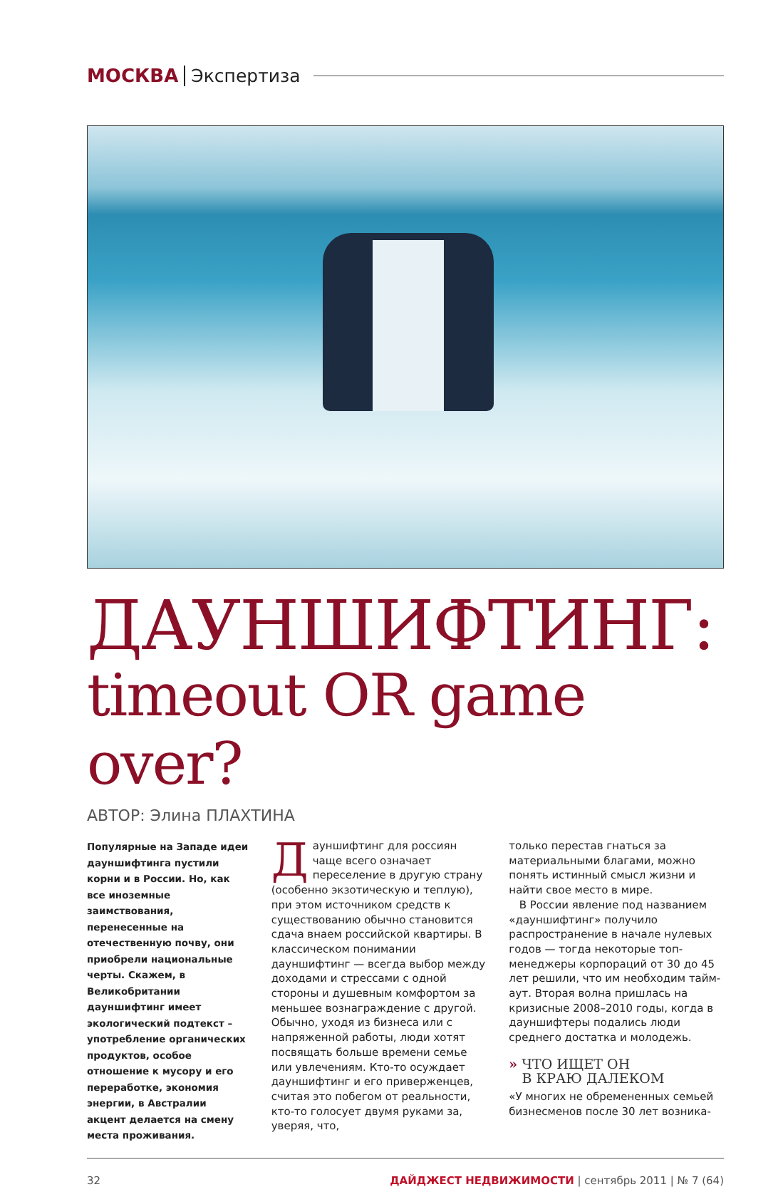МОСКВА Экспертиза
ДАУНШИФТИНГ:
timeout OR game over?
АВТОР: Элина ПЛАХТИНА
Популярные на Западе идеи дауншифтинга пустили корни и в России. Но, как все иноземные заимствования, перенесенные на отечественную почву, они приобрели национальные черты. Скажем, в Великобритании дауншифтинг имеет экологический подтекст – употребление органических продуктов, особое отношение к мусору и его переработке, экономия энергии, в Австралии акцент делается на смену места проживания.
Дауншифтинг для россиян чаще всего означает переселение в другую страну (особенно экзотическую и теплую), при этом источником средств к существованию обычно становится сдача внаем российской квартиры. В классическом понимании дауншифтинг — всегда выбор между доходами и стрессами с одной стороны и душевным комфортом за меньшее вознаграждение с другой. Обычно, уходя из бизнеса или с напряженной работы, люди хотят посвящать больше времени семье или увлечениям. Кто-то осуждает дауншифтинг и его приверженцев, считая это побегом от реальности, кто-то голосует двумя руками за, уверяя, что,
только перестав гнаться за материальными благами, можно понять истинный смысл жизни и найти свое место в мире.
В России явление под названием «дауншифтинг» получило распространение в начале нулевых годов — тогда некоторые топ-менеджеры корпораций от 30 до 45 лет решили, что им необходим тайм-аут. Вторая волна пришлась на кризисные 2008–2010 годы, когда в дауншифтеры подались люди среднего достатка и молодежь.
» ЧТО ИЩЕТ ОН
В КРАЮ ДАЛЕКОМ
«У многих не обремененных семьей бизнесменов после 30 лет возника-
32 ДАЙДЖЕСТ НЕДВИЖИМОСТИ | сентябрь 2011 | № 7 (64)